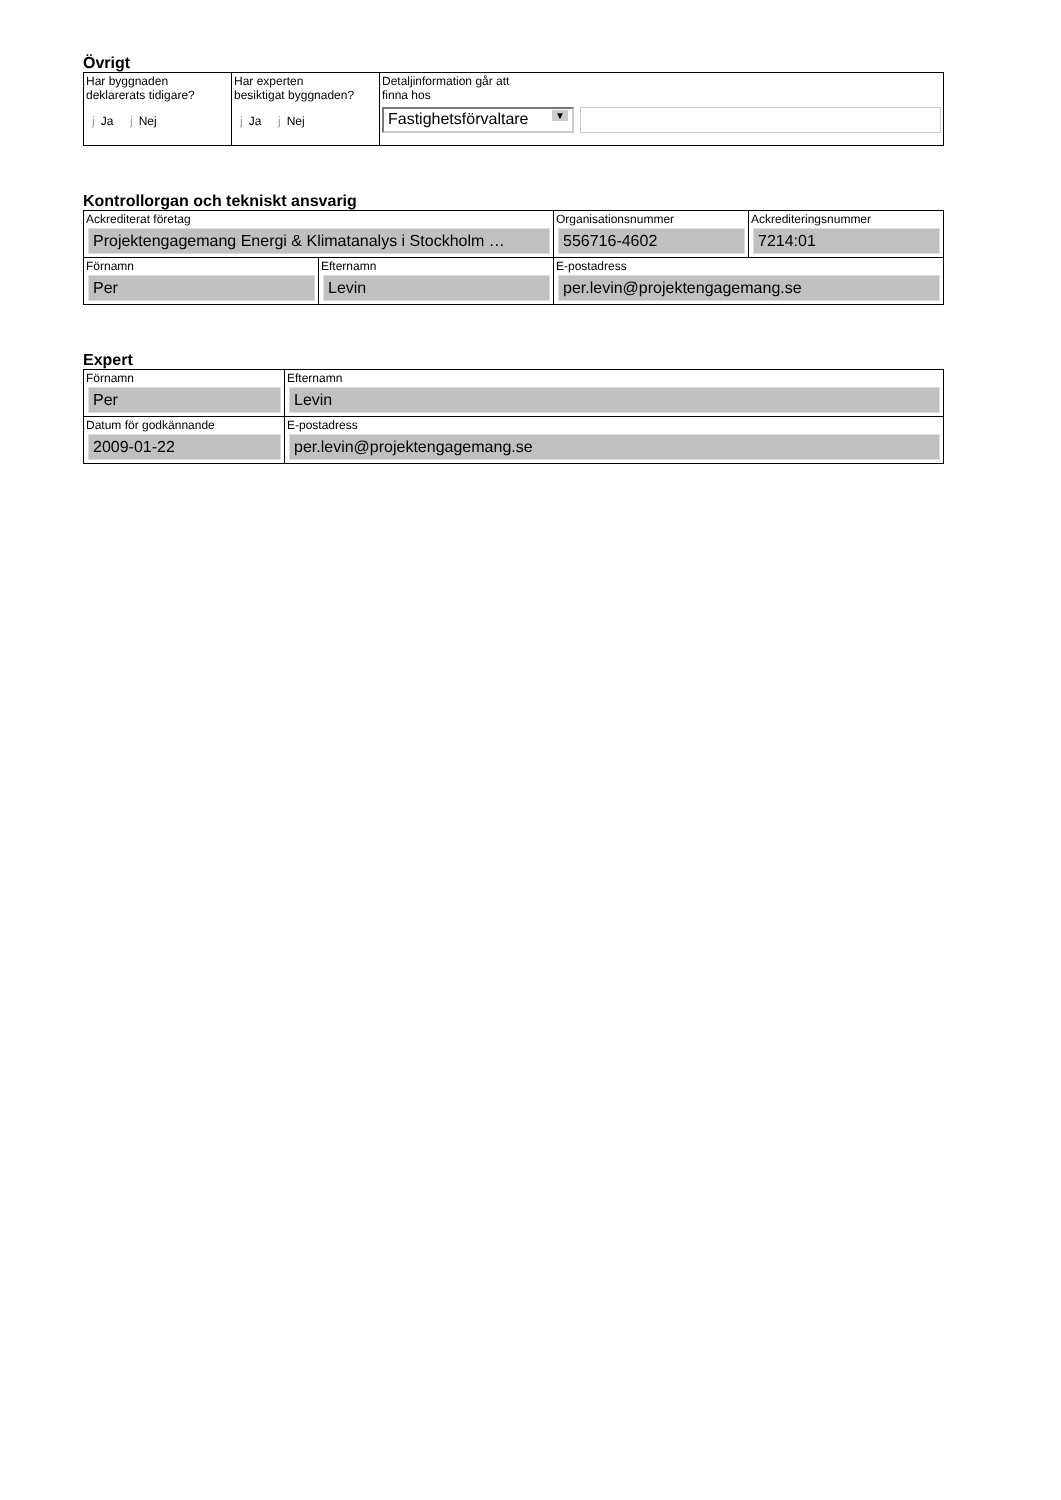Övrigt
| Har byggnaden deklarerats tidigare? j Ja j Nej | Har experten besiktigat byggnaden? j Ja j Nej | Detaljinformation går att finna hos Fastighetsförvaltare ▼ |
Kontrollorgan och tekniskt ansvarig
| Ackrediterat företag Projektengagemang Energi & Klimatanalys i Stockholm … | | Organisationsnummer 556716-4602 | Ackrediteringsnummer 7214:01 |
| Förnamn Per | Efternamn Levin | E-postadress per.levin@projektengagemang.se | |
Expert
| Förnamn Per | Efternamn Levin |
| Datum för godkännande 2009-01-22 | E-postadress per.levin@projektengagemang.se |